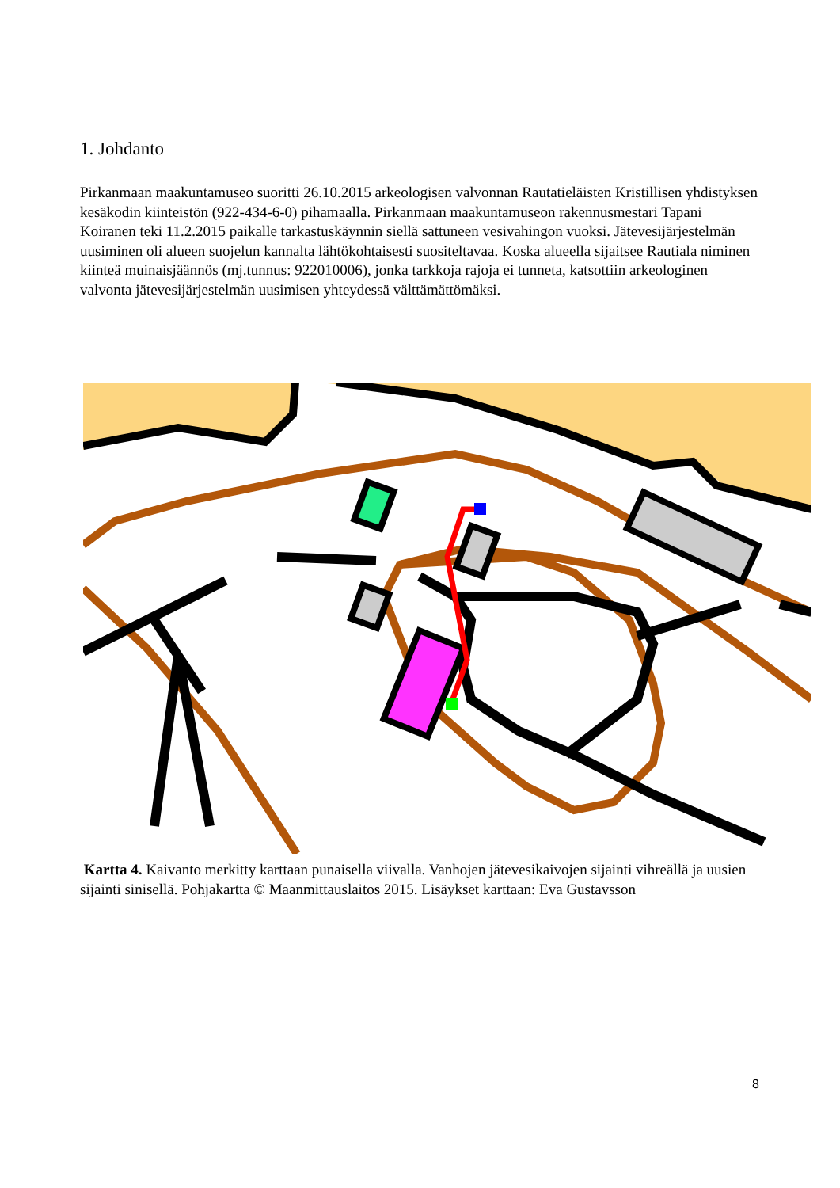1. Johdanto
Pirkanmaan maakuntamuseo suoritti 26.10.2015 arkeologisen valvonnan Rautatieläisten Kristillisen yhdistyksen kesäkodin kiinteistön (922-434-6-0) pihamaalla. Pirkanmaan maakuntamuseon rakennusmestari Tapani Koiranen teki 11.2.2015 paikalle tarkastuskäynnin siellä sattuneen vesivahingon vuoksi. Jätevesijärjestelmän uusiminen oli alueen suojelun kannalta lähtökohtaisesti suositeltavaa. Koska alueella sijaitsee Rautiala niminen kiinteä muinaisjäännös (mj.tunnus: 922010006), jonka tarkkoja rajoja ei tunneta, katsottiin arkeologinen valvonta jätevesijärjestelmän uusimisen yhteydessä välttämättömäksi.
Kartta 4. Kaivanto merkitty karttaan punaisella viivalla. Vanhojen jätevesikaivojen sijainti vihreällä ja uusien sijainti sinisellä. Pohjakartta © Maanmittauslaitos 2015. Lisäykset karttaan: Eva Gustavsson
8